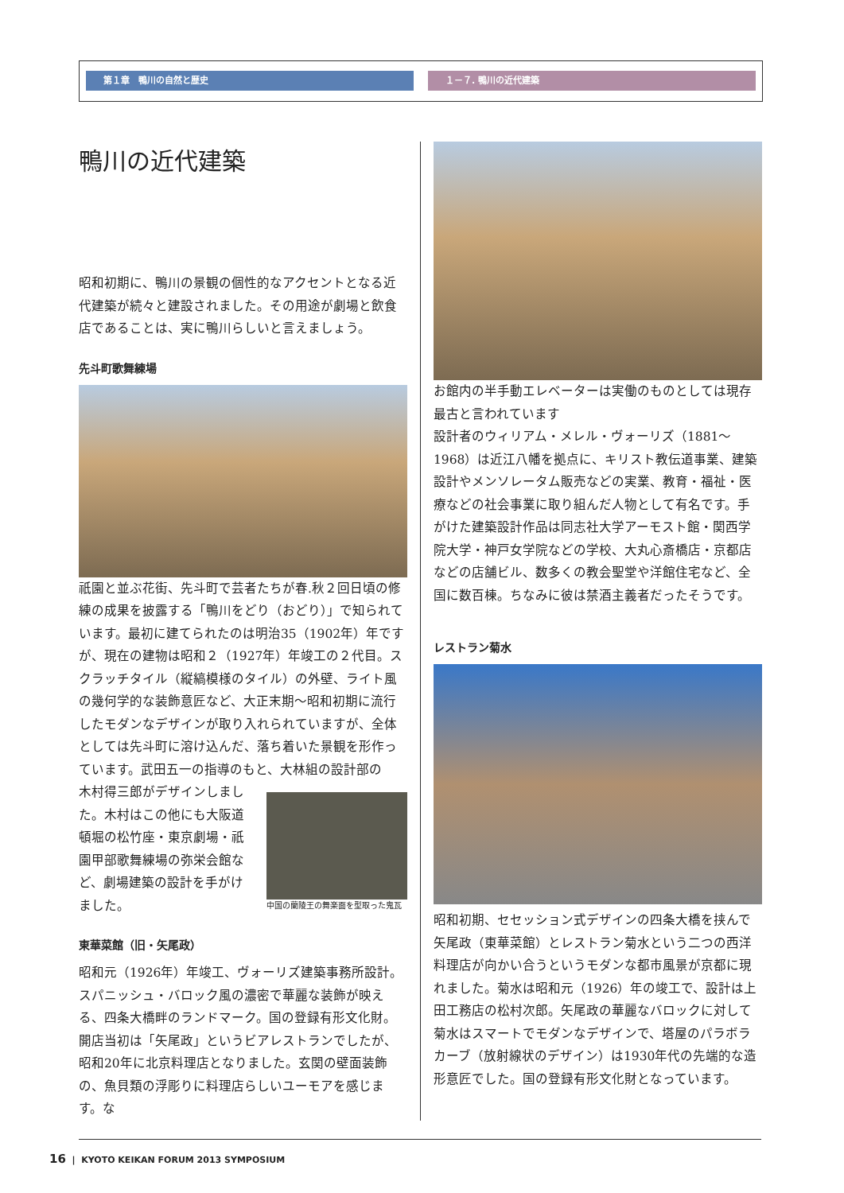第１章　鴨川の自然と歴史 １－７. 鴨川の近代建築
鴨川の近代建築
昭和初期に、鴨川の景観の個性的なアクセントとなる近代建築が続々と建設されました。その用途が劇場と飲食店であることは、実に鴨川らしいと言えましょう。
先斗町歌舞練場
祇園と並ぶ花街、先斗町で芸者たちが春.秋２回日頃の修練の成果を披露する「鴨川をどり（おどり）」で知られています。最初に建てられたのは明治35（1902年）年ですが、現在の建物は昭和２（1927年）年竣工の２代目。スクラッチタイル（縦縞模様のタイル）の外壁、ライト風の幾何学的な装飾意匠など、大正末期～昭和初期に流行したモダンなデザインが取り入れられていますが、全体としては先斗町に溶け込んだ、落ち着いた景観を形作っています。武田五一の指導のもと、大林組の設計部の
木村得三郎がデザインしました。木村はこの他にも大阪道頓堀の松竹座・東京劇場・祇園甲部歌舞練場の弥栄会館など、劇場建築の設計を手がけました。
中国の蘭陵王の舞楽面を型取った鬼瓦
東華菜館（旧・矢尾政）
昭和元（1926年）年竣工、ヴォーリズ建築事務所設計。スパニッシュ・バロック風の濃密で華麗な装飾が映える、四条大橋畔のランドマーク。国の登録有形文化財。開店当初は「矢尾政」というビアレストランでしたが、昭和20年に北京料理店となりました。玄関の壁面装飾の、魚貝類の浮彫りに料理店らしいユーモアを感じます。な
お館内の半手動エレベーターは実働のものとしては現存最古と言われています
設計者のウィリアム・メレル・ヴォーリズ（1881～1968）は近江八幡を拠点に、キリスト教伝道事業、建築設計やメンソレータム販売などの実業、教育・福祉・医療などの社会事業に取り組んだ人物として有名です。手がけた建築設計作品は同志社大学アーモスト館・関西学院大学・神戸女学院などの学校、大丸心斎橋店・京都店などの店舗ビル、数多くの教会聖堂や洋館住宅など、全国に数百棟。ちなみに彼は禁酒主義者だったそうです。
レストラン菊水
昭和初期、セセッション式デザインの四条大橋を挟んで矢尾政（東華菜館）とレストラン菊水という二つの西洋料理店が向かい合うというモダンな都市風景が京都に現れました。菊水は昭和元（1926）年の竣工で、設計は上田工務店の松村次郎。矢尾政の華麗なバロックに対して菊水はスマートでモダンなデザインで、塔屋のパラボラカーブ（放射線状のデザイン）は1930年代の先端的な造形意匠でした。国の登録有形文化財となっています。
16 | KYOTO KEIKAN FORUM 2013 SYMPOSIUM